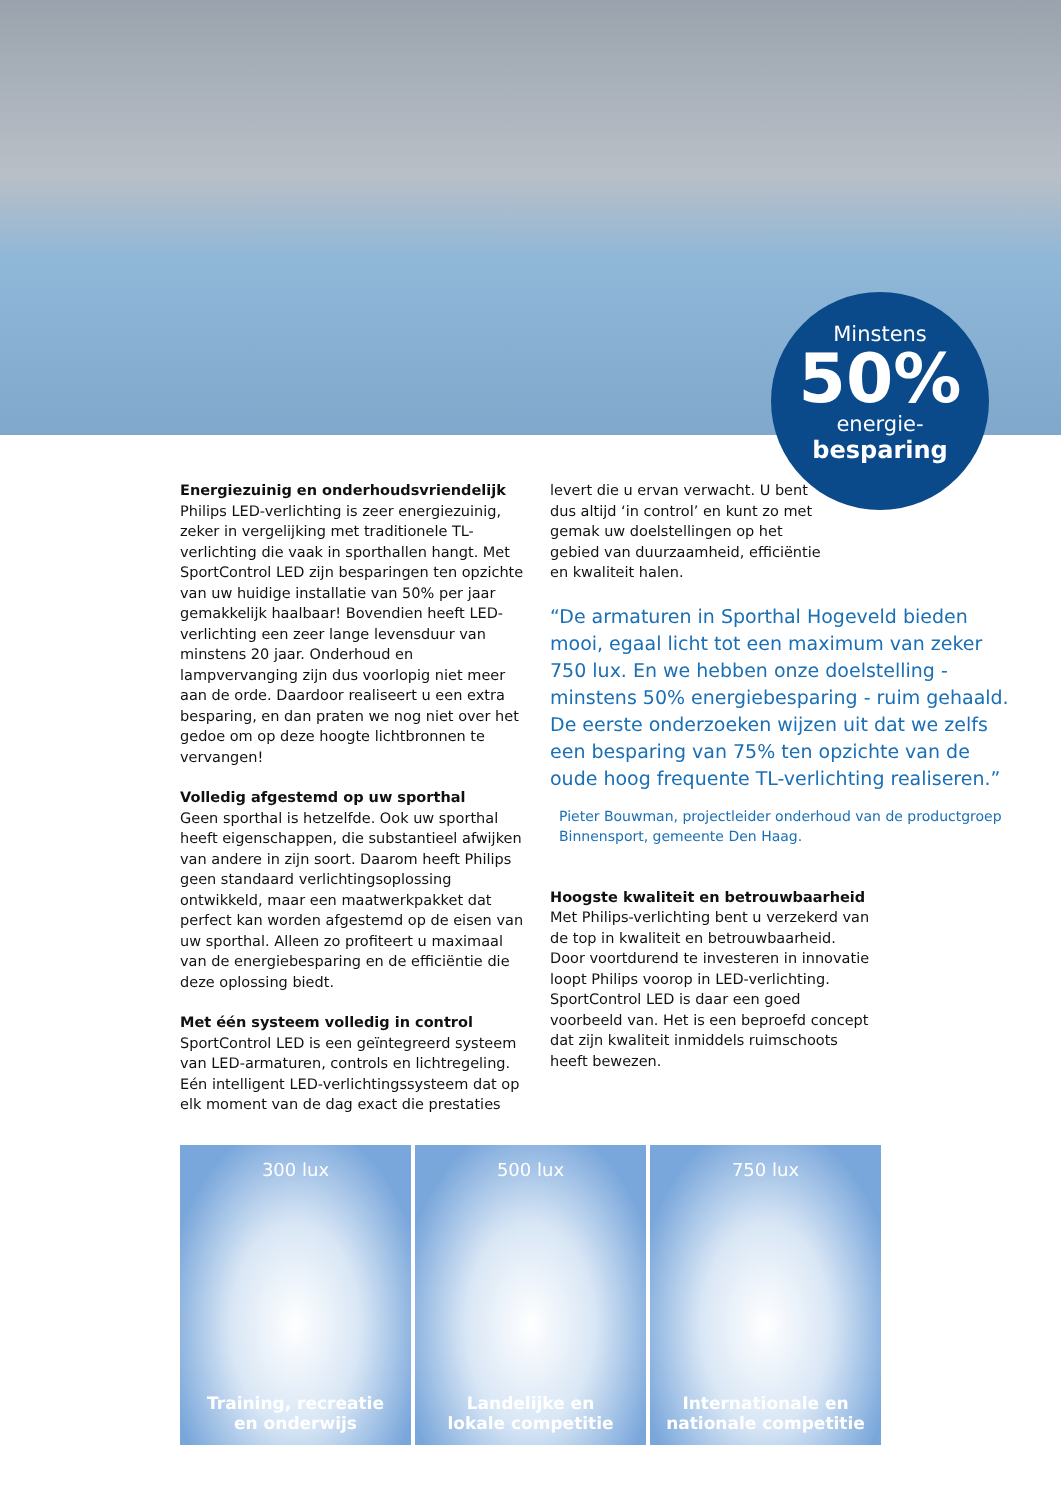Minstens
50%
energie-
besparing
Energiezuinig en onderhoudsvriendelijk
Philips LED-verlichting is zeer energiezuinig, zeker in vergelijking met traditionele TL-verlichting die vaak in sporthallen hangt. Met SportControl LED zijn besparingen ten opzichte van uw huidige installatie van 50% per jaar gemakkelijk haalbaar! Bovendien heeft LED-verlichting een zeer lange levensduur van minstens 20 jaar. Onderhoud en lampvervanging zijn dus voorlopig niet meer aan de orde. Daardoor realiseert u een extra besparing, en dan praten we nog niet over het gedoe om op deze hoogte lichtbronnen te vervangen!
Volledig afgestemd op uw sporthal
Geen sporthal is hetzelfde. Ook uw sporthal heeft eigenschappen, die substantieel afwijken van andere in zijn soort. Daarom heeft Philips geen standaard verlichtingsoplossing ontwikkeld, maar een maatwerkpakket dat perfect kan worden afgestemd op de eisen van uw sporthal. Alleen zo profiteert u maximaal van de energiebesparing en de efficiëntie die deze oplossing biedt.
Met één systeem volledig in control
SportControl LED is een geïntegreerd systeem van LED-armaturen, controls en lichtregeling. Eén intelligent LED-verlichtingssysteem dat op elk moment van de dag exact die prestaties
levert die u ervan verwacht. U bent dus altijd ‘in control’ en kunt zo met gemak uw doelstellingen op het gebied van duurzaamheid, efficiëntie en kwaliteit halen.
“De armaturen in Sporthal Hogeveld bieden mooi, egaal licht tot een maximum van zeker 750 lux. En we hebben onze doelstelling - minstens 50% energiebesparing - ruim gehaald. De eerste onderzoeken wijzen uit dat we zelfs een besparing van 75% ten opzichte van de oude hoog frequente TL-verlichting realiseren.”
Pieter Bouwman, projectleider onderhoud van de productgroep Binnensport, gemeente Den Haag.
Hoogste kwaliteit en betrouwbaarheid
Met Philips-verlichting bent u verzekerd van de top in kwaliteit en betrouwbaarheid. Door voortdurend te investeren in innovatie loopt Philips voorop in LED-verlichting. SportControl LED is daar een goed voorbeeld van. Het is een beproefd concept dat zijn kwaliteit inmiddels ruimschoots heeft bewezen.
300 lux
Training, recreatie
en onderwijs
500 lux
Landelijke en
lokale competitie
750 lux
Internationale en
nationale competitie